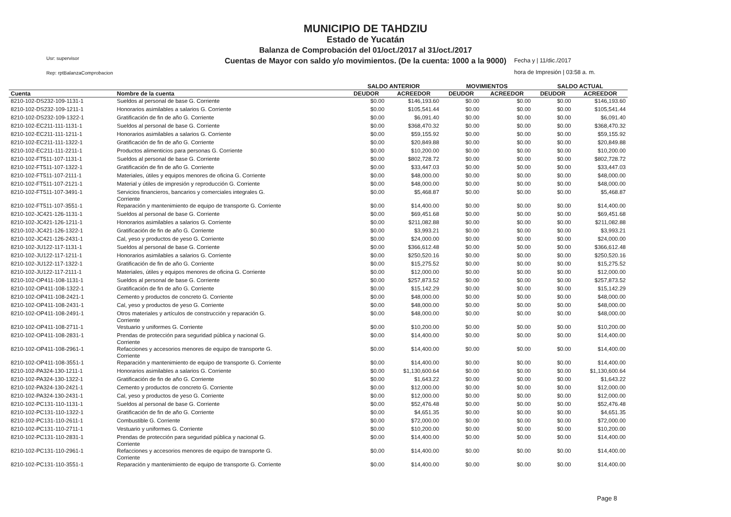MUNICIPIO DE TAHDZIU
Estado de Yucatán
Balanza de Comprobación del 01/oct./2017 al 31/oct./2017
Cuentas de Mayor con saldo y/o movimientos. (De la cuenta: 1000 a la 9000)
Usr: supervisor
Rep: rptBalanzaComprobacion
Fecha y | 11/dic./2017
hora de Impresión | 03:58 a. m.
| | | SALDO ANTERIOR | | MOVIMIENTOS | | SALDO ACTUAL | |
| --- | --- | --- | --- | --- | --- | --- | --- |
| Cuenta | Nombre de la cuenta | DEUDOR | ACREEDOR | DEUDOR | ACREEDOR | DEUDOR | ACREEDOR |
| 8210-102-DS232-109-1131-1 | Sueldos al personal de base G. Corriente | $0.00 | $146,193.60 | $0.00 | $0.00 | $0.00 | $146,193.60 |
| 8210-102-DS232-109-1211-1 | Honorarios asimilables a salarios G. Corriente | $0.00 | $105,541.44 | $0.00 | $0.00 | $0.00 | $105,541.44 |
| 8210-102-DS232-109-1322-1 | Gratificación de fin de año G. Corriente | $0.00 | $6,091.40 | $0.00 | $0.00 | $0.00 | $6,091.40 |
| 8210-102-EC211-111-1131-1 | Sueldos al personal de base G. Corriente | $0.00 | $368,470.32 | $0.00 | $0.00 | $0.00 | $368,470.32 |
| 8210-102-EC211-111-1211-1 | Honorarios asimilables a salarios G. Corriente | $0.00 | $59,155.92 | $0.00 | $0.00 | $0.00 | $59,155.92 |
| 8210-102-EC211-111-1322-1 | Gratificación de fin de año G. Corriente | $0.00 | $20,849.88 | $0.00 | $0.00 | $0.00 | $20,849.88 |
| 8210-102-EC211-111-2211-1 | Productos alimenticios para personas G. Corriente | $0.00 | $10,200.00 | $0.00 | $0.00 | $0.00 | $10,200.00 |
| 8210-102-FT511-107-1131-1 | Sueldos al personal de base G. Corriente | $0.00 | $802,728.72 | $0.00 | $0.00 | $0.00 | $802,728.72 |
| 8210-102-FT511-107-1322-1 | Gratificación de fin de año G. Corriente | $0.00 | $33,447.03 | $0.00 | $0.00 | $0.00 | $33,447.03 |
| 8210-102-FT511-107-2111-1 | Materiales, útiles y equipos menores de oficina G. Corriente | $0.00 | $48,000.00 | $0.00 | $0.00 | $0.00 | $48,000.00 |
| 8210-102-FT511-107-2121-1 | Material y útiles de impresión y reproducción G. Corriente | $0.00 | $48,000.00 | $0.00 | $0.00 | $0.00 | $48,000.00 |
| 8210-102-FT511-107-3491-1 | Servicios financieros, bancarios y comerciales integrales G. Corriente | $0.00 | $5,468.87 | $0.00 | $0.00 | $0.00 | $5,468.87 |
| 8210-102-FT511-107-3551-1 | Reparación y mantenimiento de equipo de transporte G. Corriente | $0.00 | $14,400.00 | $0.00 | $0.00 | $0.00 | $14,400.00 |
| 8210-102-JC421-126-1131-1 | Sueldos al personal de base G. Corriente | $0.00 | $69,451.68 | $0.00 | $0.00 | $0.00 | $69,451.68 |
| 8210-102-JC421-126-1211-1 | Honorarios asimilables a salarios G. Corriente | $0.00 | $211,082.88 | $0.00 | $0.00 | $0.00 | $211,082.88 |
| 8210-102-JC421-126-1322-1 | Gratificación de fin de año G. Corriente | $0.00 | $3,993.21 | $0.00 | $0.00 | $0.00 | $3,993.21 |
| 8210-102-JC421-126-2431-1 | Cal, yeso y productos de yeso G. Corriente | $0.00 | $24,000.00 | $0.00 | $0.00 | $0.00 | $24,000.00 |
| 8210-102-JU122-117-1131-1 | Sueldos al personal de base G. Corriente | $0.00 | $366,612.48 | $0.00 | $0.00 | $0.00 | $366,612.48 |
| 8210-102-JU122-117-1211-1 | Honorarios asimilables a salarios G. Corriente | $0.00 | $250,520.16 | $0.00 | $0.00 | $0.00 | $250,520.16 |
| 8210-102-JU122-117-1322-1 | Gratificación de fin de año G. Corriente | $0.00 | $15,275.52 | $0.00 | $0.00 | $0.00 | $15,275.52 |
| 8210-102-JU122-117-2111-1 | Materiales, útiles y equipos menores de oficina G. Corriente | $0.00 | $12,000.00 | $0.00 | $0.00 | $0.00 | $12,000.00 |
| 8210-102-OP411-108-1131-1 | Sueldos al personal de base G. Corriente | $0.00 | $257,873.52 | $0.00 | $0.00 | $0.00 | $257,873.52 |
| 8210-102-OP411-108-1322-1 | Gratificación de fin de año G. Corriente | $0.00 | $15,142.29 | $0.00 | $0.00 | $0.00 | $15,142.29 |
| 8210-102-OP411-108-2421-1 | Cemento y productos de concreto G. Corriente | $0.00 | $48,000.00 | $0.00 | $0.00 | $0.00 | $48,000.00 |
| 8210-102-OP411-108-2431-1 | Cal, yeso y productos de yeso G. Corriente | $0.00 | $48,000.00 | $0.00 | $0.00 | $0.00 | $48,000.00 |
| 8210-102-OP411-108-2491-1 | Otros materiales y artículos de construcción y reparación G. Corriente | $0.00 | $48,000.00 | $0.00 | $0.00 | $0.00 | $48,000.00 |
| 8210-102-OP411-108-2711-1 | Vestuario y uniformes G. Corriente | $0.00 | $10,200.00 | $0.00 | $0.00 | $0.00 | $10,200.00 |
| 8210-102-OP411-108-2831-1 | Prendas de protección para seguridad pública y nacional G. Corriente | $0.00 | $14,400.00 | $0.00 | $0.00 | $0.00 | $14,400.00 |
| 8210-102-OP411-108-2961-1 | Refacciones y accesorios menores de equipo de transporte G. Corriente | $0.00 | $14,400.00 | $0.00 | $0.00 | $0.00 | $14,400.00 |
| 8210-102-OP411-108-3551-1 | Reparación y mantenimiento de equipo de transporte G. Corriente | $0.00 | $14,400.00 | $0.00 | $0.00 | $0.00 | $14,400.00 |
| 8210-102-PA324-130-1211-1 | Honorarios asimilables a salarios G. Corriente | $0.00 | $1,130,600.64 | $0.00 | $0.00 | $0.00 | $1,130,600.64 |
| 8210-102-PA324-130-1322-1 | Gratificación de fin de año G. Corriente | $0.00 | $1,643.22 | $0.00 | $0.00 | $0.00 | $1,643.22 |
| 8210-102-PA324-130-2421-1 | Cemento y productos de concreto G. Corriente | $0.00 | $12,000.00 | $0.00 | $0.00 | $0.00 | $12,000.00 |
| 8210-102-PA324-130-2431-1 | Cal, yeso y productos de yeso G. Corriente | $0.00 | $12,000.00 | $0.00 | $0.00 | $0.00 | $12,000.00 |
| 8210-102-PC131-110-1131-1 | Sueldos al personal de base G. Corriente | $0.00 | $52,476.48 | $0.00 | $0.00 | $0.00 | $52,476.48 |
| 8210-102-PC131-110-1322-1 | Gratificación de fin de año G. Corriente | $0.00 | $4,651.35 | $0.00 | $0.00 | $0.00 | $4,651.35 |
| 8210-102-PC131-110-2611-1 | Combustible G. Corriente | $0.00 | $72,000.00 | $0.00 | $0.00 | $0.00 | $72,000.00 |
| 8210-102-PC131-110-2711-1 | Vestuario y uniformes G. Corriente | $0.00 | $10,200.00 | $0.00 | $0.00 | $0.00 | $10,200.00 |
| 8210-102-PC131-110-2831-1 | Prendas de protección para seguridad pública y nacional G. Corriente | $0.00 | $14,400.00 | $0.00 | $0.00 | $0.00 | $14,400.00 |
| 8210-102-PC131-110-2961-1 | Refacciones y accesorios menores de equipo de transporte G. Corriente | $0.00 | $14,400.00 | $0.00 | $0.00 | $0.00 | $14,400.00 |
| 8210-102-PC131-110-3551-1 | Reparación y mantenimiento de equipo de transporte G. Corriente | $0.00 | $14,400.00 | $0.00 | $0.00 | $0.00 | $14,400.00 |
Page 8